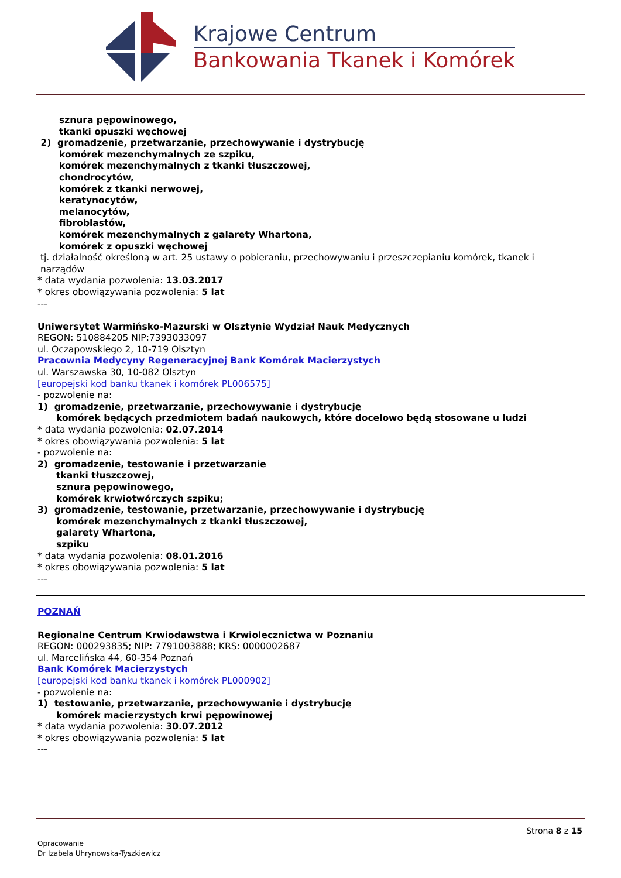Krajowe Centrum
Bankowania Tkanek i Komórek
sznura pępowinowego,
tkanki opuszki węchowej
2) gromadzenie, przetwarzanie, przechowywanie i dystrybucję
komórek mezenchymalnych ze szpiku,
komórek mezenchymalnych z tkanki tłuszczowej,
chondrocytów,
komórek z tkanki nerwowej,
keratynocytów,
melanocytów,
fibroblastów,
komórek mezenchymalnych z galarety Whartona,
komórek z opuszki węchowej
tj. działalność określoną w art. 25 ustawy o pobieraniu, przechowywaniu i przeszczepianiu komórek, tkanek i
narządów
* data wydania pozwolenia: 13.03.2017
* okres obowiązywania pozwolenia: 5 lat
---
Uniwersytet Warmińsko-Mazurski w Olsztynie Wydział Nauk Medycznych
REGON: 510884205 NIP:7393033097
ul. Oczapowskiego 2, 10-719 Olsztyn
Pracownia Medycyny Regeneracyjnej Bank Komórek Macierzystych
ul. Warszawska 30, 10-082 Olsztyn
[europejski kod banku tkanek i komórek PL006575]
- pozwolenie na:
1) gromadzenie, przetwarzanie, przechowywanie i dystrybucję
komórek będących przedmiotem badań naukowych, które docelowo będą stosowane u ludzi
* data wydania pozwolenia: 02.07.2014
* okres obowiązywania pozwolenia: 5 lat
- pozwolenie na:
2) gromadzenie, testowanie i przetwarzanie
tkanki tłuszczowej,
sznura pępowinowego,
komórek krwiotwórczych szpiku;
3) gromadzenie, testowanie, przetwarzanie, przechowywanie i dystrybucję
komórek mezenchymalnych z tkanki tłuszczowej,
galarety Whartona,
szpiku
* data wydania pozwolenia: 08.01.2016
* okres obowiązywania pozwolenia: 5 lat
---
POZNAŃ
Regionalne Centrum Krwiodawstwa i Krwiolecznictwa w Poznaniu
REGON: 000293835; NIP: 7791003888; KRS: 0000002687
ul. Marcelińska 44, 60-354 Poznań
Bank Komórek Macierzystych
[europejski kod banku tkanek i komórek PL000902]
- pozwolenie na:
1) testowanie, przetwarzanie, przechowywanie i dystrybucję
komórek macierzystych krwi pępowinowej
* data wydania pozwolenia: 30.07.2012
* okres obowiązywania pozwolenia: 5 lat
---
Strona 8 z 15
Opracowanie
Dr Izabela Uhrynowska-Tyszkiewicz